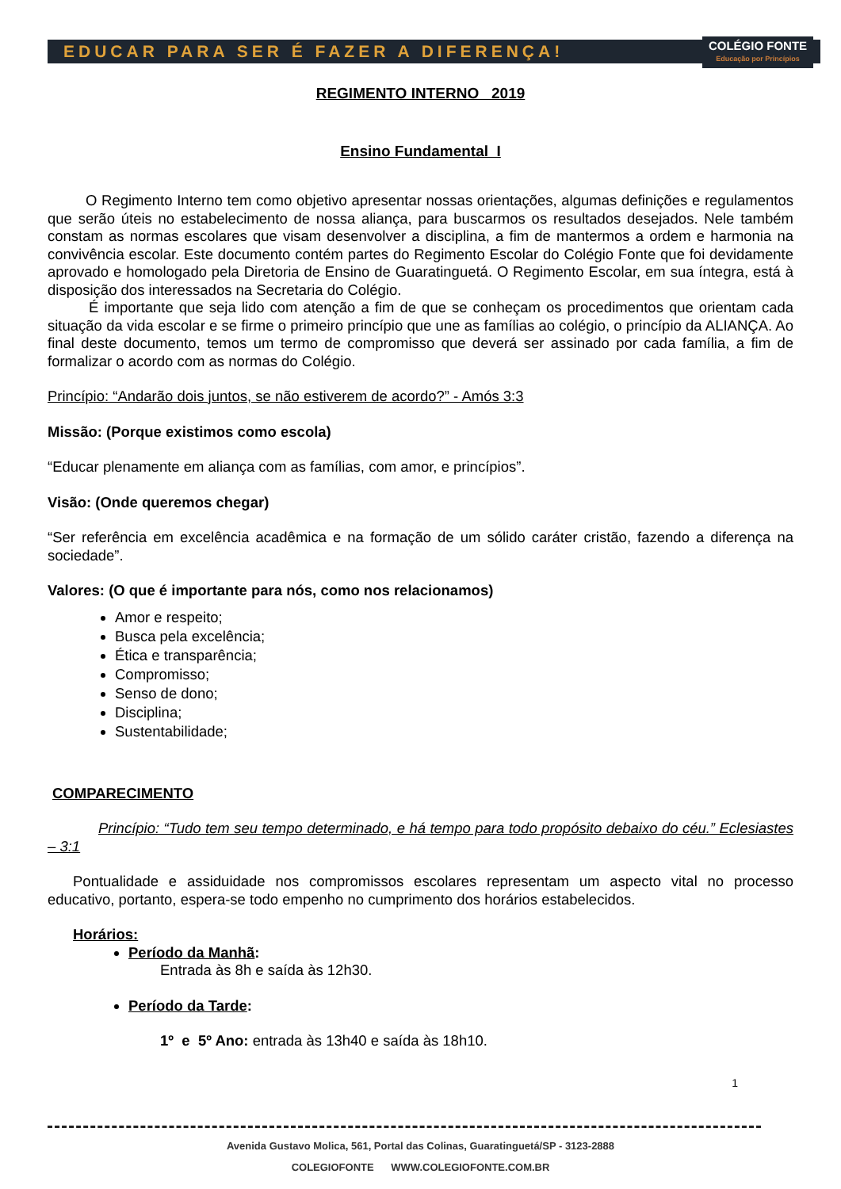EDUCAR PARA SER É FAZER A DIFERENÇA!
COLÉGIO FONTE
Educação por Princípios
REGIMENTO INTERNO 2019
Ensino Fundamental I
O Regimento Interno tem como objetivo apresentar nossas orientações, algumas definições e regulamentos que serão úteis no estabelecimento de nossa aliança, para buscarmos os resultados desejados. Nele também constam as normas escolares que visam desenvolver a disciplina, a fim de mantermos a ordem e harmonia na convivência escolar. Este documento contém partes do Regimento Escolar do Colégio Fonte que foi devidamente aprovado e homologado pela Diretoria de Ensino de Guaratinguetá. O Regimento Escolar, em sua íntegra, está à disposição dos interessados na Secretaria do Colégio.
É importante que seja lido com atenção a fim de que se conheçam os procedimentos que orientam cada situação da vida escolar e se firme o primeiro princípio que une as famílias ao colégio, o princípio da ALIANÇA. Ao final deste documento, temos um termo de compromisso que deverá ser assinado por cada família, a fim de formalizar o acordo com as normas do Colégio.
Princípio: “Andarão dois juntos, se não estiverem de acordo?” - Amós 3:3
Missão: (Porque existimos como escola)
“Educar plenamente em aliança com as famílias, com amor, e princípios”.
Visão: (Onde queremos chegar)
“Ser referência em excelência acadêmica e na formação de um sólido caráter cristão, fazendo a diferença na sociedade”.
Valores: (O que é importante para nós, como nos relacionamos)
Amor e respeito;
Busca pela excelência;
Ética e transparência;
Compromisso;
Senso de dono;
Disciplina;
Sustentabilidade;
COMPARECIMENTO
Princípio: “Tudo tem seu tempo determinado, e há tempo para todo propósito debaixo do céu.” Eclesiastes – 3:1
Pontualidade e assiduidade nos compromissos escolares representam um aspecto vital no processo educativo, portanto, espera-se todo empenho no cumprimento dos horários estabelecidos.
Horários:
Período da Manhã:
Entrada às 8h e saída às 12h30.
Período da Tarde:
1º e 5º Ano: entrada às 13h40 e saída às 18h10.
1
Avenida Gustavo Molica, 561, Portal das Colinas, Guaratinguetá/SP - 3123-2888
COLEGIOFONTE WWW.COLEGIOFONTE.COM.BR